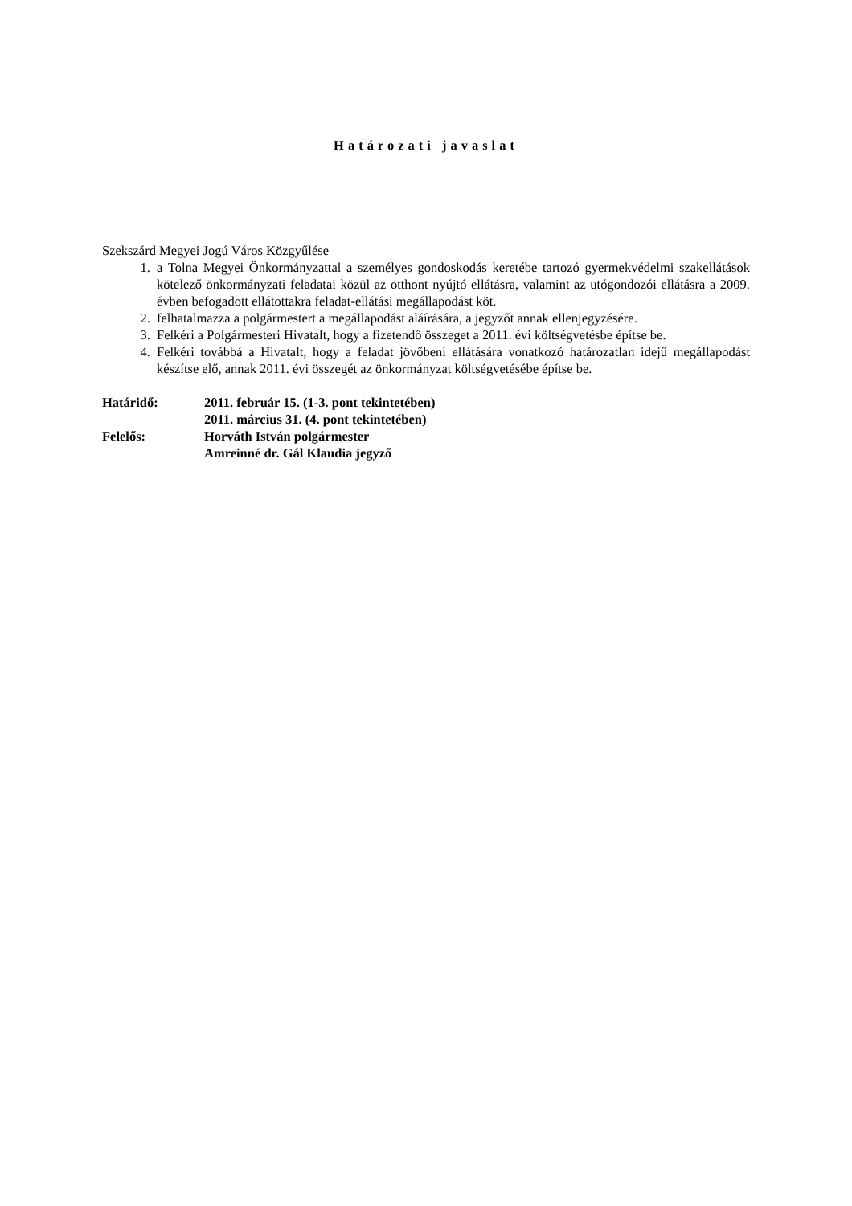Határozati javaslat
Szekszárd Megyei Jogú Város Közgyűlése
1. a Tolna Megyei Önkormányzattal a személyes gondoskodás keretébe tartozó gyermekvédelmi szakellátások kötelező önkormányzati feladatai közül az otthont nyújtó ellátásra, valamint az utógondozói ellátásra a 2009. évben befogadott ellátottakra feladat-ellátási megállapodást köt.
2. felhatalmazza a polgármestert a megállapodást aláírására, a jegyzőt annak ellenjegyzésére.
3. Felkéri a Polgármesteri Hivatalt, hogy a fizetendő összeget a 2011. évi költségvetésbe építse be.
4. Felkéri továbbá a Hivatalt, hogy a feladat jövőbeni ellátására vonatkozó határozatlan idejű megállapodást készítse elő, annak 2011. évi összegét az önkormányzat költségvetésébe építse be.
Határidő: 2011. február 15. (1-3. pont tekintetében)
2011. március 31. (4. pont tekintetében)
Felelős: Horváth István polgármester
Amreinné dr. Gál Klaudia jegyző